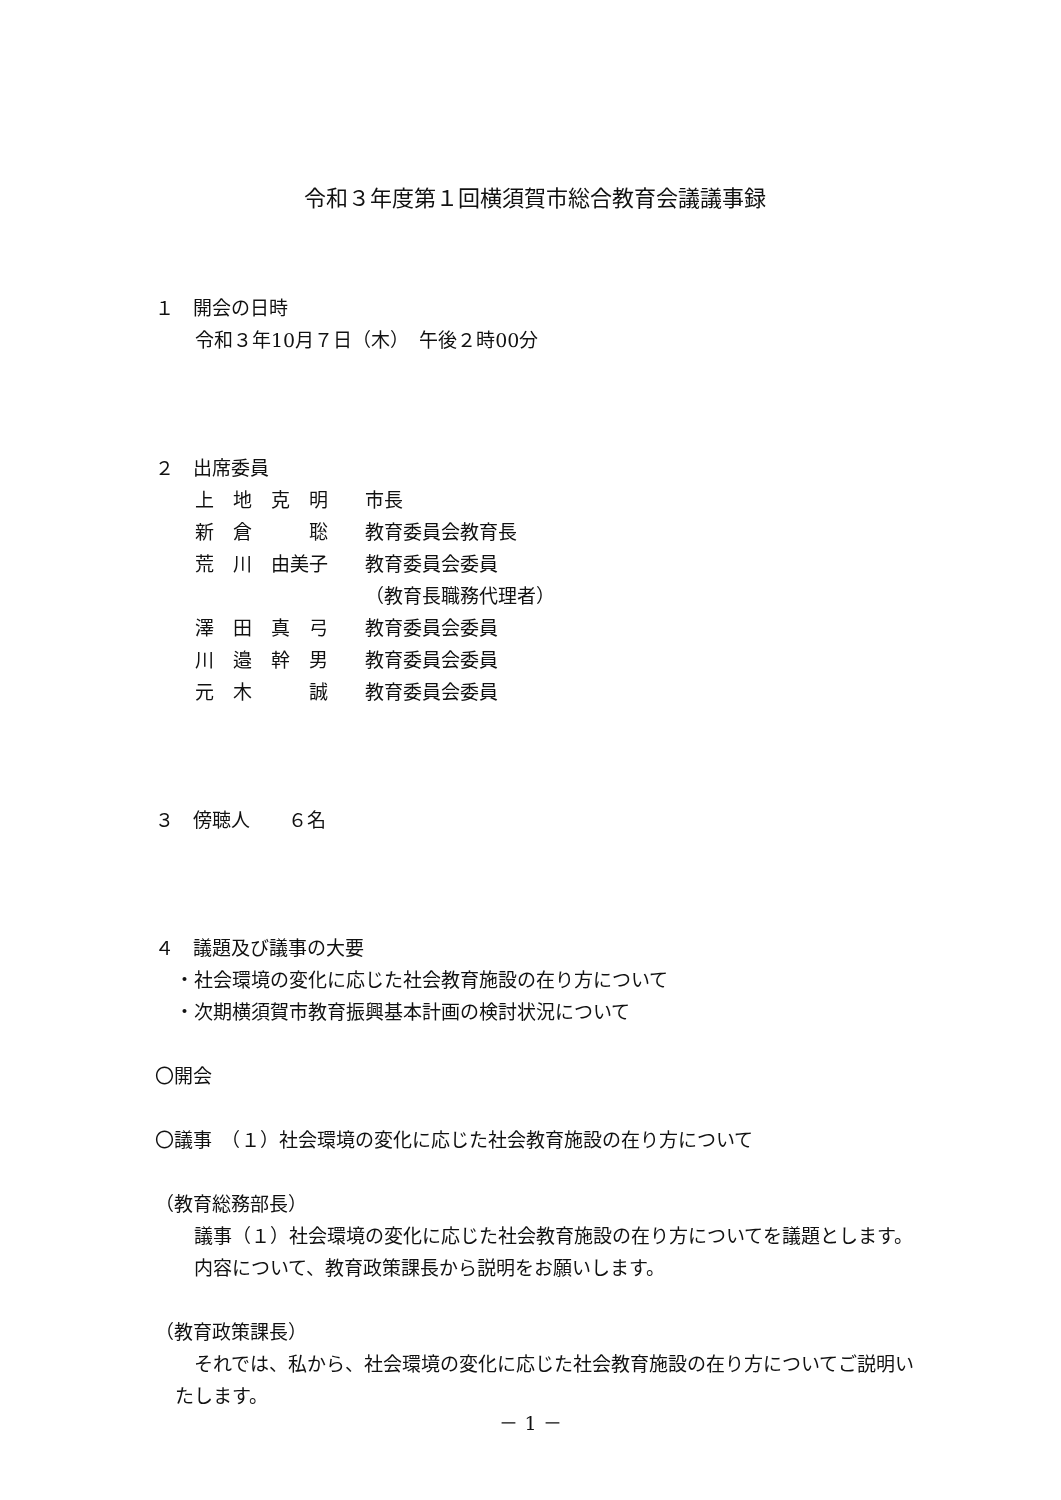令和３年度第１回横須賀市総合教育会議議事録
１　開会の日時
令和３年10月７日（木）　午後２時00分
２　出席委員
| 上 地 克 明 | 市長 |
| 新 倉 聡 | 教育委員会教育長 |
| 荒 川 由美子 | 教育委員会委員 （教育長職務代理者） |
| 澤 田 真 弓 | 教育委員会委員 |
| 川 邉 幹 男 | 教育委員会委員 |
| 元 木 誠 | 教育委員会委員 |
３　傍聴人　　６名
４　議題及び議事の大要
・社会環境の変化に応じた社会教育施設の在り方について
・次期横須賀市教育振興基本計画の検討状況について
〇開会
〇議事　（１）社会環境の変化に応じた社会教育施設の在り方について
（教育総務部長）
　議事（１）社会環境の変化に応じた社会教育施設の在り方についてを議題とします。
　内容について、教育政策課長から説明をお願いします。
（教育政策課長）
　それでは、私から、社会環境の変化に応じた社会教育施設の在り方についてご説明いたします。
－ 1 －